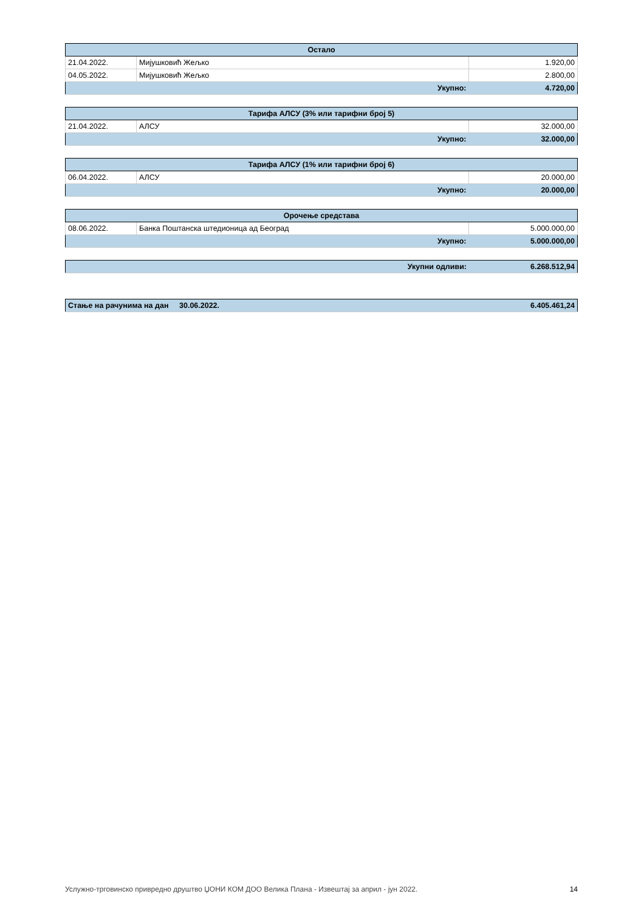| Остало | | |
| --- | --- | --- |
| 21.04.2022. | Мијушковић Жељко | 1.920,00 |
| 04.05.2022. | Мијушковић Жељко | 2.800,00 |
| Укупно: | | 4.720,00 |
| Тарифа АЛСУ (3% или тарифни број 5) | | |
| --- | --- | --- |
| 21.04.2022. | АЛСУ | 32.000,00 |
| Укупно: | | 32.000,00 |
| Тарифа АЛСУ (1% или тарифни број 6) | | |
| --- | --- | --- |
| 06.04.2022. | АЛСУ | 20.000,00 |
| Укупно: | | 20.000,00 |
| Орочење средстава | | |
| --- | --- | --- |
| 08.06.2022. | Банка Поштанска штедионица ад Београд | 5.000.000,00 |
| Укупно: | | 5.000.000,00 |
| Укупни одливи: | 6.268.512,94 |
| Стање на рачунима на дан | 30.06.2022. | 6.405.461,24 |
Услужно-трговинско привредно друштво ЏОНИ КОМ ДОО Велика Плана - Извештај за април - јун 2022. 14